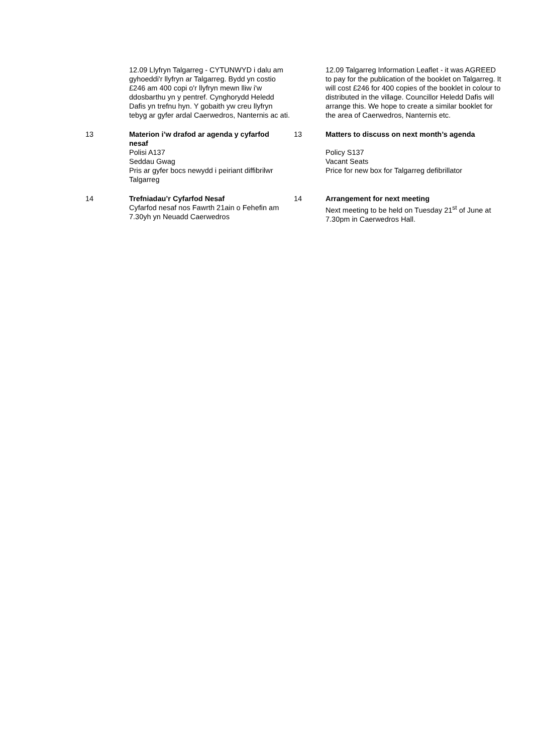12.09 Llyfryn Talgarreg - CYTUNWYD i dalu am gyhoeddi'r llyfryn ar Talgarreg. Bydd yn costio £246 am 400 copi o'r llyfryn mewn lliw i'w ddosbarthu yn y pentref. Cynghorydd Heledd Dafis yn trefnu hyn. Y gobaith yw creu llyfryn tebyg ar gyfer ardal Caerwedros, Nanternis ac ati.
12.09 Talgarreg Information Leaflet - it was AGREED to pay for the publication of the booklet on Talgarreg. It will cost £246 for 400 copies of the booklet in colour to distributed in the village. Councillor Heledd Dafis will arrange this. We hope to create a similar booklet for the area of Caerwedros, Nanternis etc.
13 Materion i’w drafod ar agenda y cyfarfod nesaf
Polisi A137
Seddau Gwag
Pris ar gyfer bocs newydd i peiriant diffibrilwr Talgarreg
13 Matters to discuss on next month’s agenda
Policy S137
Vacant Seats
Price for new box for Talgarreg defibrillator
14 Trefniadau’r Cyfarfod Nesaf
Cyfarfod nesaf nos Fawrth 21ain o Fehefin am 7.30yh yn Neuadd Caerwedros
14 Arrangement for next meeting
Next meeting to be held on Tuesday 21<sup>st</sup> of June at 7.30pm in Caerwedros Hall.